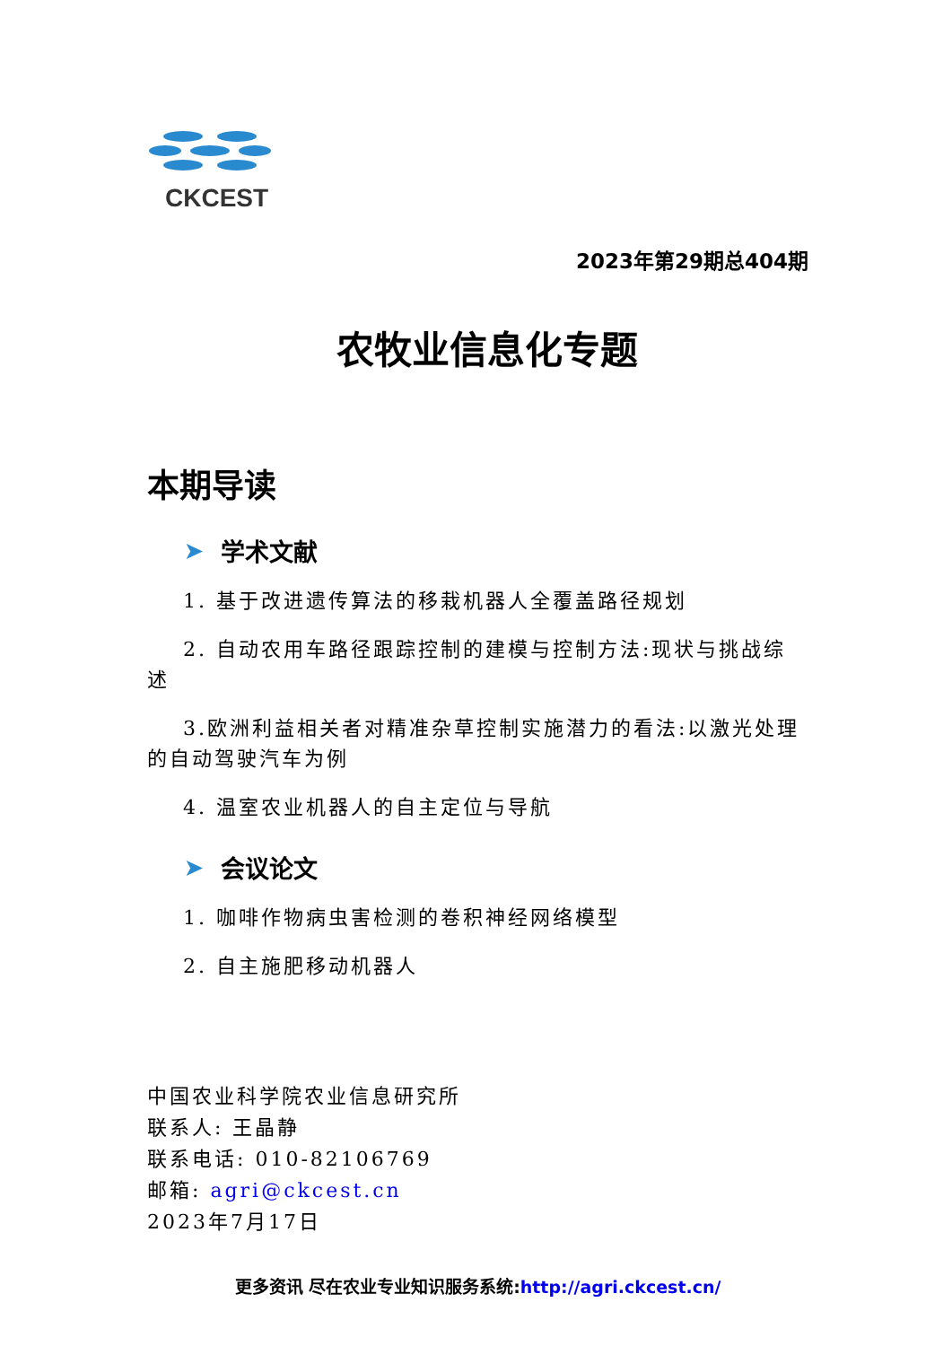CKCEST
2023年第29期总404期
农牧业信息化专题
本期导读
➤ 学术文献
1. 基于改进遗传算法的移栽机器人全覆盖路径规划
2. 自动农用车路径跟踪控制的建模与控制方法:现状与挑战综述
3.欧洲利益相关者对精准杂草控制实施潜力的看法:以激光处理的自动驾驶汽车为例
4. 温室农业机器人的自主定位与导航
➤ 会议论文
1. 咖啡作物病虫害检测的卷积神经网络模型
2. 自主施肥移动机器人
中国农业科学院农业信息研究所
联系人: 王晶静
联系电话: 010-82106769
邮箱: agri@ckcest.cn
2023年7月17日
更多资讯 尽在农业专业知识服务系统:http://agri.ckcest.cn/